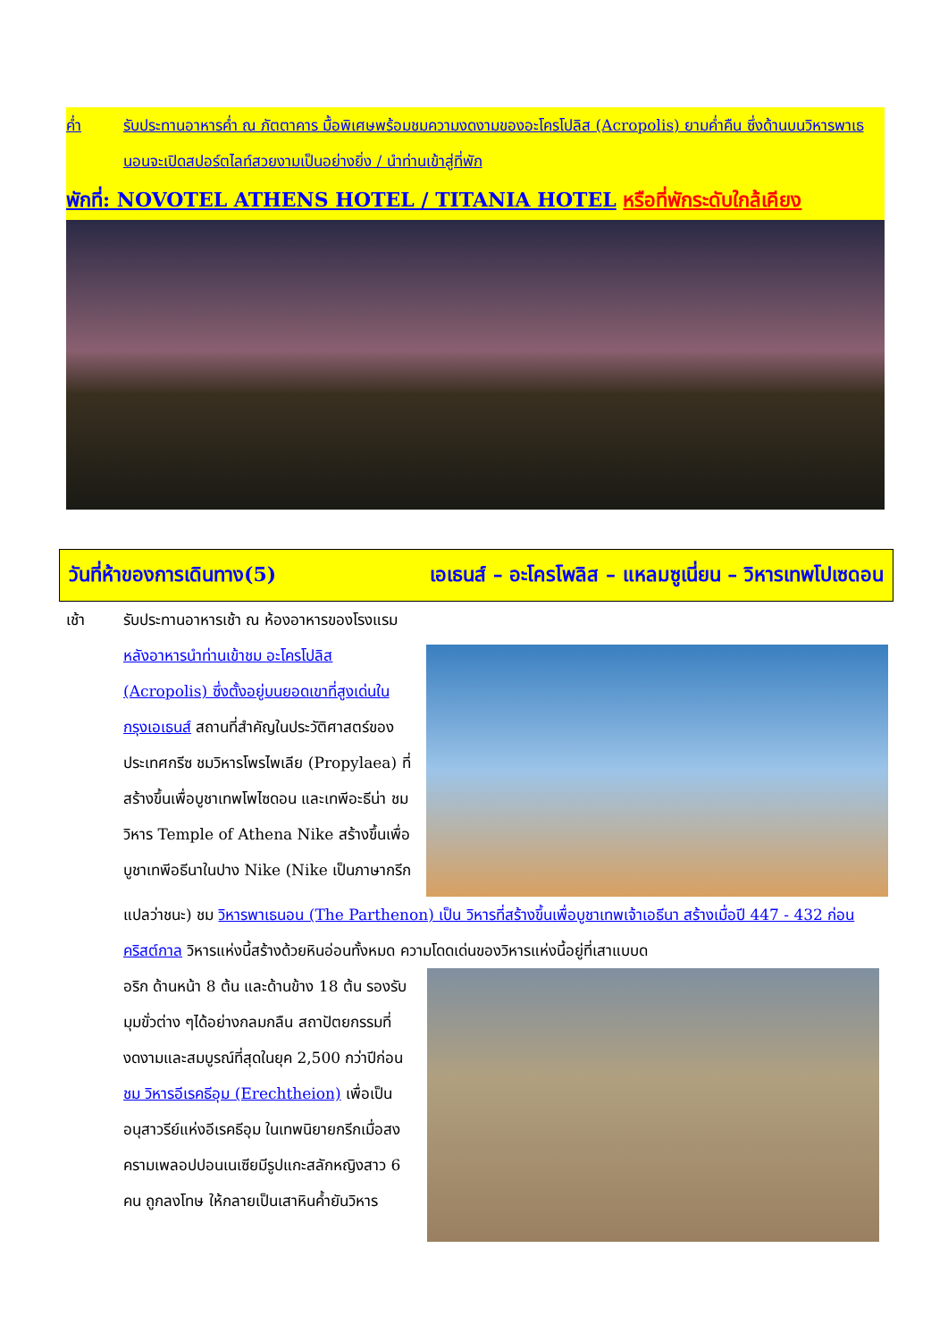ค่ำ รับประทานอาหารค่ำ ณ ภัตตาคาร มื้อพิเศษพร้อมชมความงดงามของอะโครโปลิส (Acropolis) ยามค่ำคืน ซึ่งด้านบนวิหารพาเธนอนจะเปิดสปอร์ตไลท์สวยงามเป็นอย่างยิ่ง / นำท่านเข้าสู่ที่พัก
พักที่: NOVOTEL ATHENS HOTEL / TITANIA HOTEL หรือที่พักระดับใกล้เคียง
วันที่ห้าของการเดินทาง(5) เอเธนส์ – อะโครโพลิส – แหลมซูเนี่ยน – วิหารเทพโปเซดอน
เช้า รับประทานอาหารเช้า ณ ห้องอาหารของโรงแรม
หลังอาหารนำท่านเข้าชม อะโครโปลิส (Acropolis) ซึ่งตั้งอยู่บนยอดเขาที่สูงเด่นในกรุงเอเธนส์ สถานที่สำคัญในประวัติศาสตร์ของประเทศกรีซ ชมวิหารโพรไพเลีย (Propylaea) ที่สร้างขึ้นเพื่อบูชาเทพโพไซดอน และเทพีอะธีน่า ชมวิหาร Temple of Athena Nike สร้างขึ้นเพื่อบูชาเทพีอธีนาในปาง Nike (Nike เป็นภาษากรีก
แปลว่าชนะ) ชม วิหารพาเธนอน (The Parthenon) เป็น วิหารที่สร้างขึ้นเพื่อบูชาเทพเจ้าเอธีนา สร้างเมื่อปี 447 - 432 ก่อนคริสต์กาล วิหารแห่งนี้สร้างด้วยหินอ่อนทั้งหมด ความโดดเด่นของวิหารแห่งนี้อยู่ที่เสาแบบด
อริก ด้านหน้า 8 ต้น และด้านข้าง 18 ต้น รองรับมุมขั่วต่าง ๆได้อย่างกลมกลืน สถาปัตยกรรมที่งดงามและสมบูรณ์ที่สุดในยุค 2,500 กว่าปีก่อน ชม วิหารอีเรคธีอุม (Erechtheion) เพื่อเป็น อนุสาวรีย์แห่งอีเรคธีอุม ในเทพนิยายกรีกเมื่อสงครามเพลอปปอนเนเซียมีรูปแกะสลักหญิงสาว 6 คน ถูกลงโทษ ให้กลายเป็นเสาหินค้ำยันวิหาร